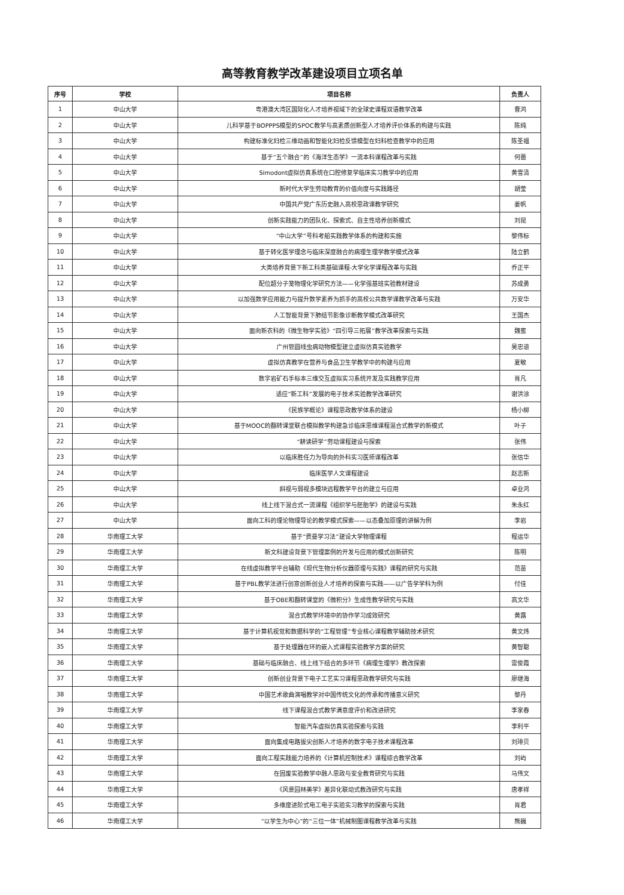高等教育教学改革建设项目立项名单
| 序号 | 学校 | 项目名称 | 负责人 |
| --- | --- | --- | --- |
| 1 | 中山大学 | 粤港澳大湾区国际化人才培养视域下的全球史课程双语教学改革 | 曹鸿 |
| 2 | 中山大学 | 儿科学基于BOPPPS模型的SPOC教学与高素质创新型人才培养评价体系的构建与实践 | 陈纯 |
| 3 | 中山大学 | 构建标准化妇检三维动画和智能化妇检反馈模型在妇科检查教学中的应用 | 陈圣福 |
| 4 | 中山大学 | 基于“五个融合”的《海洋生态学》一流本科课程改革与实践 | 何蕾 |
| 5 | 中山大学 | Simodont虚拟仿真系统在口腔修复学临床实习教学中的应用 | 黄雪清 |
| 6 | 中山大学 | 新时代大学生劳动教育的价值向度与实践路径 | 胡莹 |
| 7 | 中山大学 | 中国共产党广东历史融入高校思政课教学研究 | 姜帆 |
| 8 | 中山大学 | 创新实践能力的团队化、探索式、自主性培养创新模式 | 刘昆 |
| 9 | 中山大学 | “中山大学”号科考船实践教学体系的构建和实施 | 黎伟标 |
| 10 | 中山大学 | 基于转化医学理念与临床深度融合的病理生理学教学模式改革 | 陆立鹤 |
| 11 | 中山大学 | 大类培养背景下新工科类基础课程-大学化学课程改革与实践 | 乔正平 |
| 12 | 中山大学 | 配位超分子笼物理化学研究方法——化学强基班实验教材建设 | 苏成勇 |
| 13 | 中山大学 | 以加强数学应用能力与提升数学素养为抓手的高校公共数学课教学改革与实践 | 万安华 |
| 14 | 中山大学 | 人工智能背景下肺结节影像诊断教学模式改革研究 | 王国杰 |
| 15 | 中山大学 | 面向新农科的《微生物学实验》“四引导三拓展”教学改革探索与实践 | 魏蜜 |
| 16 | 中山大学 | 广州管圆线虫病动物模型建立虚拟仿真实验教学 | 吴忠道 |
| 17 | 中山大学 | 虚拟仿真教学在营养与食品卫生学教学中的构建与应用 | 夏敏 |
| 18 | 中山大学 | 数字岩矿石手标本三维交互虚拟实习系统开发及实践教学应用 | 肖凡 |
| 19 | 中山大学 | 适应“新工科”发展的电子技术实验教学改革研究 | 谢洪涂 |
| 20 | 中山大学 | 《民族学概论》课程思政教学体系的建设 | 杨小柳 |
| 21 | 中山大学 | 基于MOOC的翻转课堂联合模拟教学构建急诊临床思维课程混合式教学的新模式 | 叶子 |
| 22 | 中山大学 | “耕读研学”劳动课程建设与探索 | 张伟 |
| 23 | 中山大学 | 以临床胜任力为导向的外科实习医师课程改革 | 张信华 |
| 24 | 中山大学 | 临床医学人文课程建设 | 赵志新 |
| 25 | 中山大学 | 斜视与弱视多模块远程教学平台的建立与应用 | 卓业鸿 |
| 26 | 中山大学 | 线上线下混合式一流课程《组织学与胚胎学》的建设与实践 | 朱永红 |
| 27 | 中山大学 | 面向工科的理论物理导论的教学模式探索——以态叠加原理的讲解为例 | 李岩 |
| 28 | 华南理工大学 | 基于“费曼学习法”建设大学物理课程 | 程运华 |
| 29 | 华南理工大学 | 新文科建设背景下管理案例的开发与应用的模式创新研究 | 陈明 |
| 30 | 华南理工大学 | 在线虚拟教学平台辅助《现代生物分析仪器原理与实践》课程的研究与实践 | 范苗 |
| 31 | 华南理工大学 | 基于PBL教学法进行创意创新创业人才培养的探索与实践——以广告学学科为例 | 付佳 |
| 32 | 华南理工大学 | 基于OBE和翻转课堂的《微积分》生成性教学研究与实践 | 高文华 |
| 33 | 华南理工大学 | 混合式教学环境中的协作学习成效研究 | 黄露 |
| 34 | 华南理工大学 | 基于计算机视觉和数据科学的“工程管理”专业核心课程教学辅助技术研究 | 黄文炜 |
| 35 | 华南理工大学 | 基于处理器在环的嵌入式课程实验教学方案的研究 | 黄智聪 |
| 36 | 华南理工大学 | 基础与临床融合、线上线下结合的多环节《病理生理学》教改探索 | 雷俊霞 |
| 37 | 华南理工大学 | 创新创业背景下电子工艺实习课程思政教学研究与实践 | 廖继海 |
| 38 | 华南理工大学 | 中国艺术歌曲演唱教学对中国传统文化的传承和传播意义研究 | 黎丹 |
| 39 | 华南理工大学 | 线下课程混合式教学满意度评价和改进研究 | 李家春 |
| 40 | 华南理工大学 | 智能汽车虚拟仿真实验探索与实践 | 李利平 |
| 41 | 华南理工大学 | 面向集成电路拔尖创新人才培养的数字电子技术课程改革 | 刘琲贝 |
| 42 | 华南理工大学 | 面向工程实践能力培养的《计算机控制技术》课程综合教学改革 | 刘屿 |
| 43 | 华南理工大学 | 在固废实验教学中融人思政与安全教育研究与实践 | 马伟文 |
| 44 | 华南理工大学 | 《风景园林美学》差异化联动式教改研究与实践 | 唐孝祥 |
| 45 | 华南理工大学 | 多维度进阶式电工电子实验实习教学的探索与实践 | 肖君 |
| 46 | 华南理工大学 | “以学生为中心”的“三位一体”机械制图课程教学改革与实践 | 熊巍 |